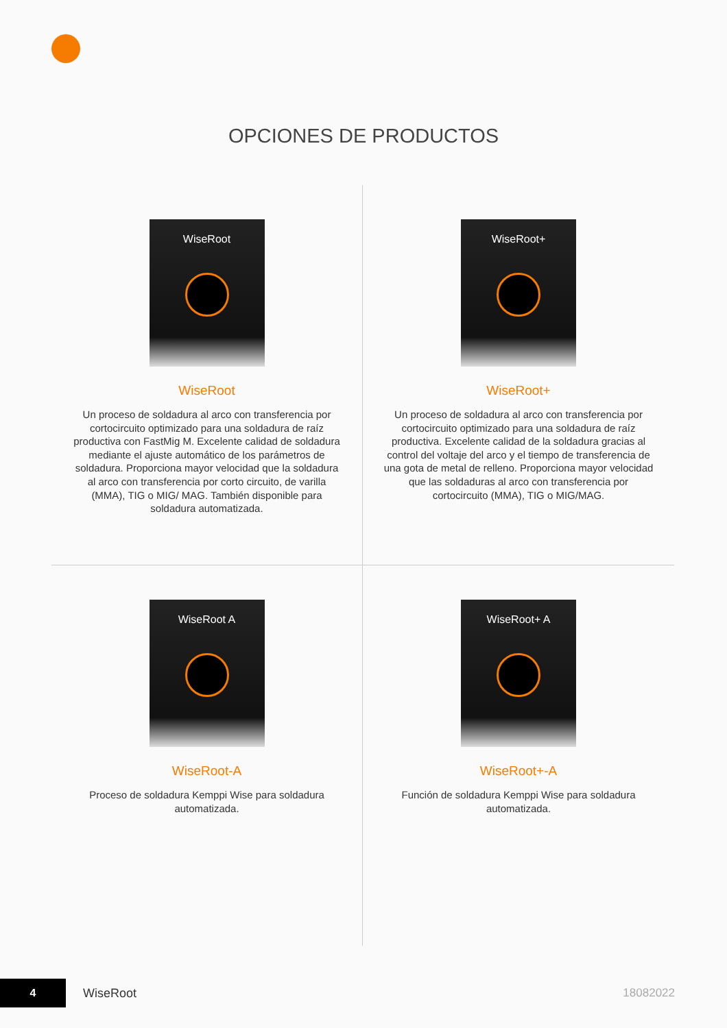OPCIONES DE PRODUCTOS
WiseRoot
WiseRoot
Un proceso de soldadura al arco con transferencia por cortocircuito optimizado para una soldadura de raíz productiva con FastMig M. Excelente calidad de soldadura mediante el ajuste automático de los parámetros de soldadura. Proporciona mayor velocidad que la soldadura al arco con transferencia por corto circuito, de varilla (MMA), TIG o MIG/ MAG. También disponible para soldadura automatizada.
WiseRoot+
WiseRoot+
Un proceso de soldadura al arco con transferencia por cortocircuito optimizado para una soldadura de raíz productiva. Excelente calidad de la soldadura gracias al control del voltaje del arco y el tiempo de transferencia de una gota de metal de relleno. Proporciona mayor velocidad que las soldaduras al arco con transferencia por cortocircuito (MMA), TIG o MIG/MAG.
WiseRoot A
WiseRoot-A
Proceso de soldadura Kemppi Wise para soldadura automatizada.
WiseRoot+ A
WiseRoot+-A
Función de soldadura Kemppi Wise para soldadura automatizada.
4
WiseRoot 18082022